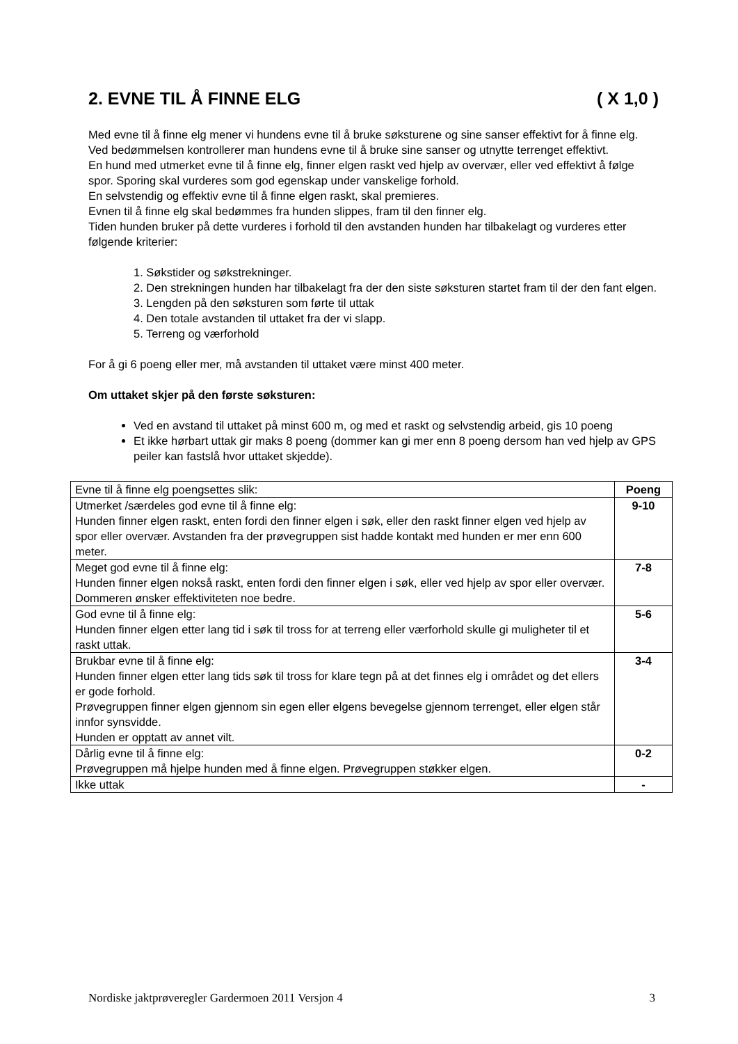2. EVNE TIL Å FINNE ELG ( X 1,0 )
Med evne til å finne elg mener vi hundens evne til å bruke søksturene og sine sanser effektivt for å finne elg. Ved bedømmelsen kontrollerer man hundens evne til å bruke sine sanser og utnytte terrenget effektivt.
En hund med utmerket evne til å finne elg, finner elgen raskt ved hjelp av overvær, eller ved effektivt å følge spor. Sporing skal vurderes som god egenskap under vanskelige forhold.
En selvstendig og effektiv evne til å finne elgen raskt, skal premieres.
Evnen til å finne elg skal bedømmes fra hunden slippes, fram til den finner elg.
Tiden hunden bruker på dette vurderes i forhold til den avstanden hunden har tilbakelagt og vurderes etter følgende kriterier:
1. Søkstider og søkstrekninger.
2. Den strekningen hunden har tilbakelagt fra der den siste søksturen startet fram til der den fant elgen.
3. Lengden på den søksturen som førte til uttak
4. Den totale avstanden til uttaket fra der vi slapp.
5. Terreng og værforhold
For å gi 6 poeng eller mer, må avstanden til uttaket være minst 400 meter.
Om uttaket skjer på den første søksturen:
Ved en avstand til uttaket på minst 600 m, og med et raskt og selvstendig arbeid, gis 10 poeng
Et ikke hørbart uttak gir maks 8 poeng (dommer kan gi mer enn 8 poeng dersom han ved hjelp av GPS peiler kan fastslå hvor uttaket skjedde).
| Evne til å finne elg poengsettes slik: | Poeng |
| --- | --- |
| Utmerket /særdeles god evne til å finne elg: Hunden finner elgen raskt, enten fordi den finner elgen i søk, eller den raskt finner elgen ved hjelp av spor eller overvær. Avstanden fra der prøvegruppen sist hadde kontakt med hunden er mer enn 600 meter. | 9-10 |
| Meget god evne til å finne elg: Hunden finner elgen nokså raskt, enten fordi den finner elgen i søk, eller ved hjelp av spor eller overvær. Dommeren ønsker effektiviteten noe bedre. | 7-8 |
| God evne til å finne elg: Hunden finner elgen etter lang tid i søk til tross for at terreng eller værforhold skulle gi muligheter til et raskt uttak. | 5-6 |
| Brukbar evne til å finne elg: Hunden finner elgen etter lang tids søk til tross for klare tegn på at det finnes elg i området og det ellers er gode forhold. Prøvegruppen finner elgen gjennom sin egen eller elgens bevegelse gjennom terrenget, eller elgen står innfor synsvidde. Hunden er opptatt av annet vilt. | 3-4 |
| Dårlig evne til å finne elg: Prøvegruppen må hjelpe hunden med å finne elgen. Prøvegruppen støkker elgen. | 0-2 |
| Ikke uttak | - |
Nordiske jaktprøveregler Gardermoen 2011 Versjon 4 3